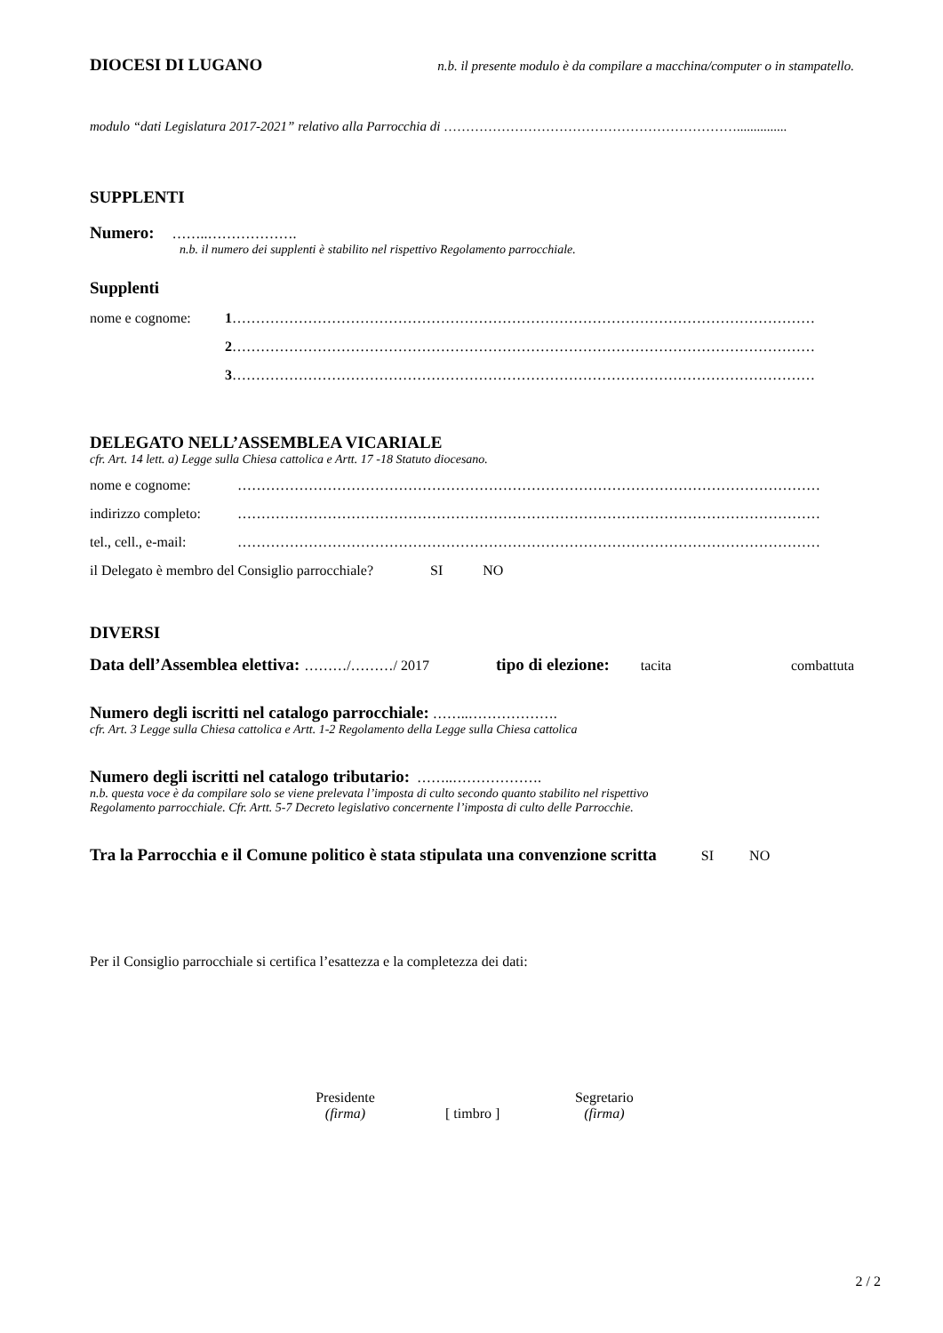DIOCESI DI LUGANO n.b. il presente modulo è da compilare a macchina/computer o in stampatello.
modulo “dati Legislatura 2017-2021” relativo alla Parrocchia di …………………………………………………………...............
SUPPLENTI
Numero: ……..……………….
n.b. il numero dei supplenti è stabilito nel rispettivo Regolamento parrocchiale.
Supplenti
nome e cognome: 1 ……………………………………………………………………………………………………………
2 ……………………………………………………………………………………………………………
3 ……………………………………………………………………………………………………………
DELEGATO NELL’ASSEMBLEA VICARIALE
cfr. Art. 14 lett. a) Legge sulla Chiesa cattolica e Artt. 17 -18 Statuto diocesano.
nome e cognome: ……………………………………………………………………………………………………………
indirizzo completo: ……………………………………………………………………………………………………………
tel., cell., e-mail: ……………………………………………………………………………………………………………
il Delegato è membro del Consiglio parrocchiale? SI NO
DIVERSI
Data dell’Assemblea elettiva: ………/………/ 2017 tipo di elezione: tacita combattuta
Numero degli iscritti nel catalogo parrocchiale: ……..……………….
cfr. Art. 3 Legge sulla Chiesa cattolica e Artt. 1-2 Regolamento della Legge sulla Chiesa cattolica
Numero degli iscritti nel catalogo tributario: ……..……………….
n.b. questa voce è da compilare solo se viene prelevata l’imposta di culto secondo quanto stabilito nel rispettivo
Regolamento parrocchiale. Cfr. Artt. 5-7 Decreto legislativo concernente l’imposta di culto delle Parrocchie.
Tra la Parrocchia e il Comune politico è stata stipulata una convenzione scritta SI NO
Per il Consiglio parrocchiale si certifica l’esattezza e la completezza dei dati:
Presidente
(firma)
[ timbro ]
Segretario
(firma)
2 / 2